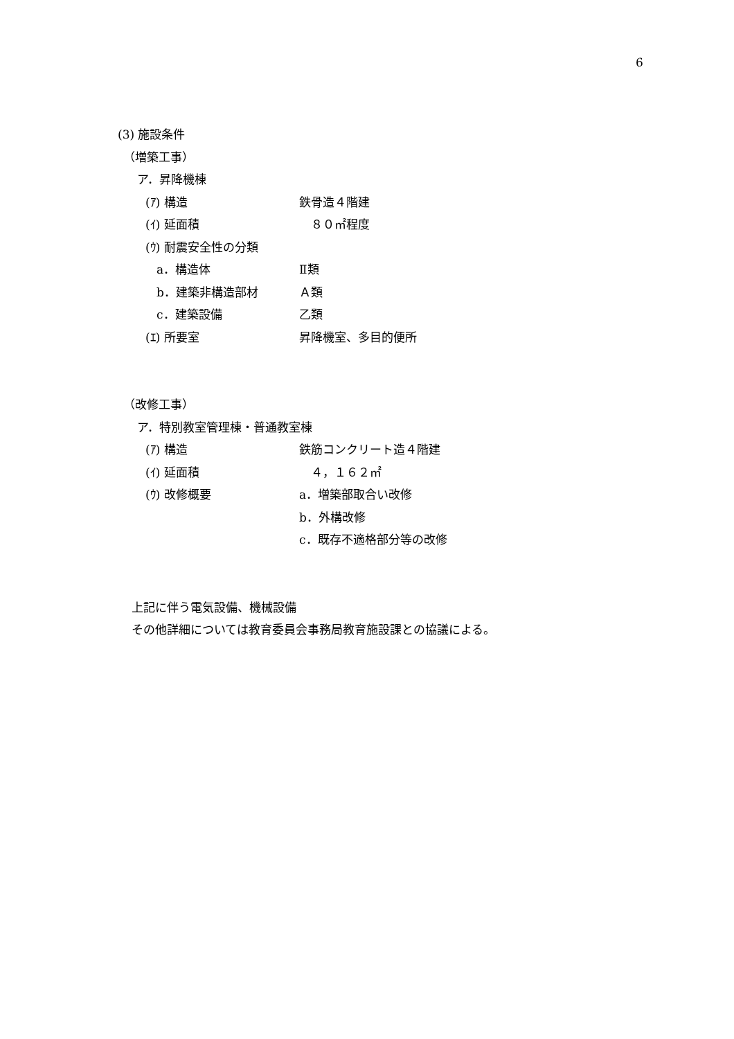6
(3) 施設条件
（増築工事）
ア．昇降機棟
(ｱ) 構造 鉄骨造４階建
(ｲ) 延面積　８０㎡程度
(ｳ) 耐震安全性の分類
a．構造体 Ⅱ類
b．建築非構造部材 Ａ類
c．建築設備 乙類
(ｴ) 所要室 昇降機室、多目的便所
（改修工事）
ア．特別教室管理棟・普通教室棟
(ｱ) 構造 鉄筋コンクリート造４階建
(ｲ) 延面積　４，１６２㎡
(ｳ) 改修概要 a．増築部取合い改修
b．外構改修
c．既存不適格部分等の改修
上記に伴う電気設備、機械設備
その他詳細については教育委員会事務局教育施設課との協議による。